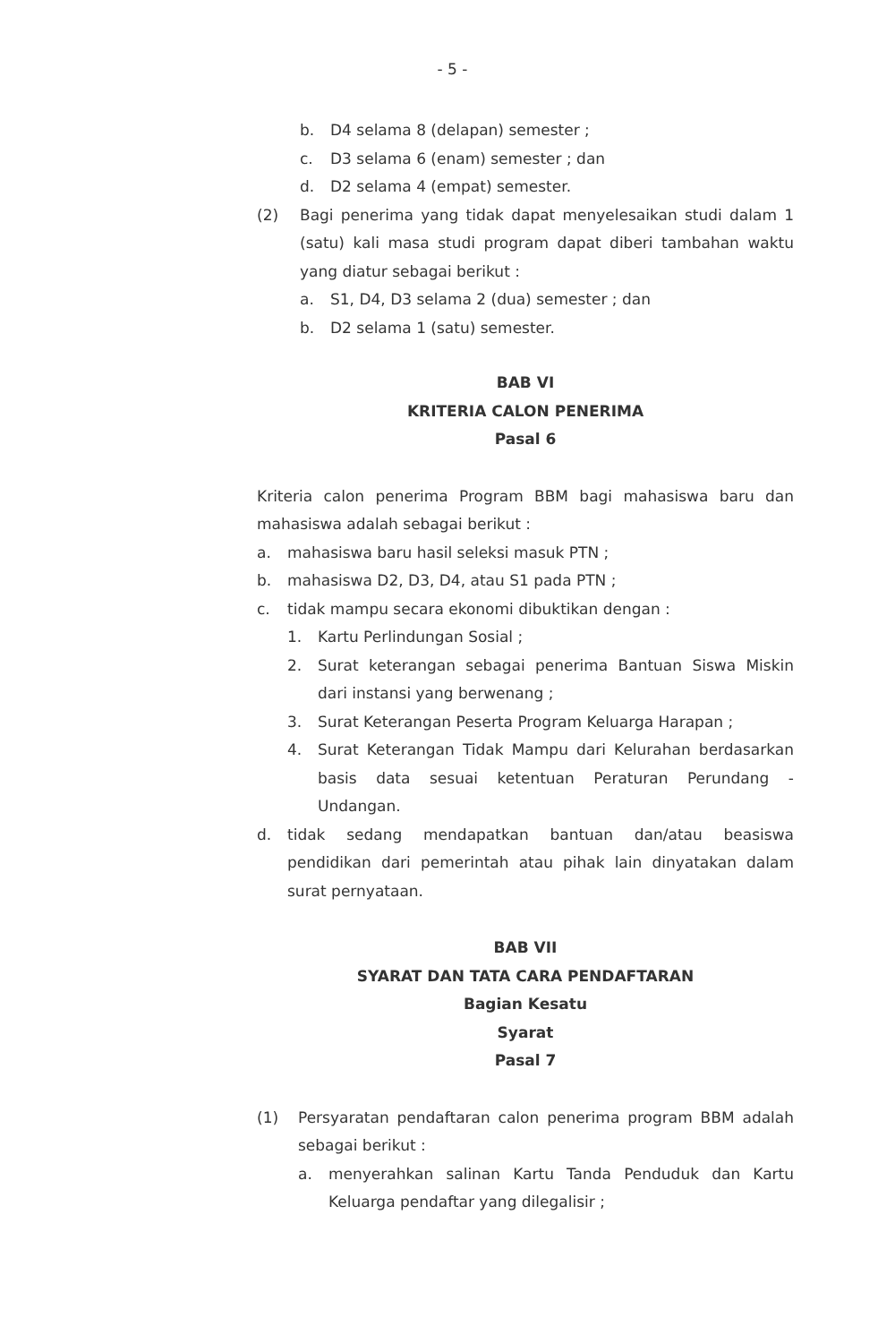- 5 -
b. D4 selama 8 (delapan) semester ;
c. D3 selama 6 (enam) semester ; dan
d. D2 selama 4 (empat) semester.
(2) Bagi penerima yang tidak dapat menyelesaikan studi dalam 1 (satu) kali masa studi program dapat diberi tambahan waktu yang diatur sebagai berikut :
a. S1, D4, D3 selama 2 (dua) semester ; dan
b. D2 selama 1 (satu) semester.
BAB VI
KRITERIA CALON PENERIMA
Pasal 6
Kriteria calon penerima Program BBM bagi mahasiswa baru dan mahasiswa adalah sebagai berikut :
a. mahasiswa baru hasil seleksi masuk PTN ;
b. mahasiswa D2, D3, D4, atau S1 pada PTN ;
c. tidak mampu secara ekonomi dibuktikan dengan :
1. Kartu Perlindungan Sosial ;
2. Surat keterangan sebagai penerima Bantuan Siswa Miskin dari instansi yang berwenang ;
3. Surat Keterangan Peserta Program Keluarga Harapan ;
4. Surat Keterangan Tidak Mampu dari Kelurahan berdasarkan basis data sesuai ketentuan Peraturan Perundang - Undangan.
d. tidak sedang mendapatkan bantuan dan/atau beasiswa pendidikan dari pemerintah atau pihak lain dinyatakan dalam surat pernyataan.
BAB VII
SYARAT DAN TATA CARA PENDAFTARAN
Bagian Kesatu
Syarat
Pasal 7
(1) Persyaratan pendaftaran calon penerima program BBM adalah sebagai berikut :
a. menyerahkan salinan Kartu Tanda Penduduk dan Kartu Keluarga pendaftar yang dilegalisir ;